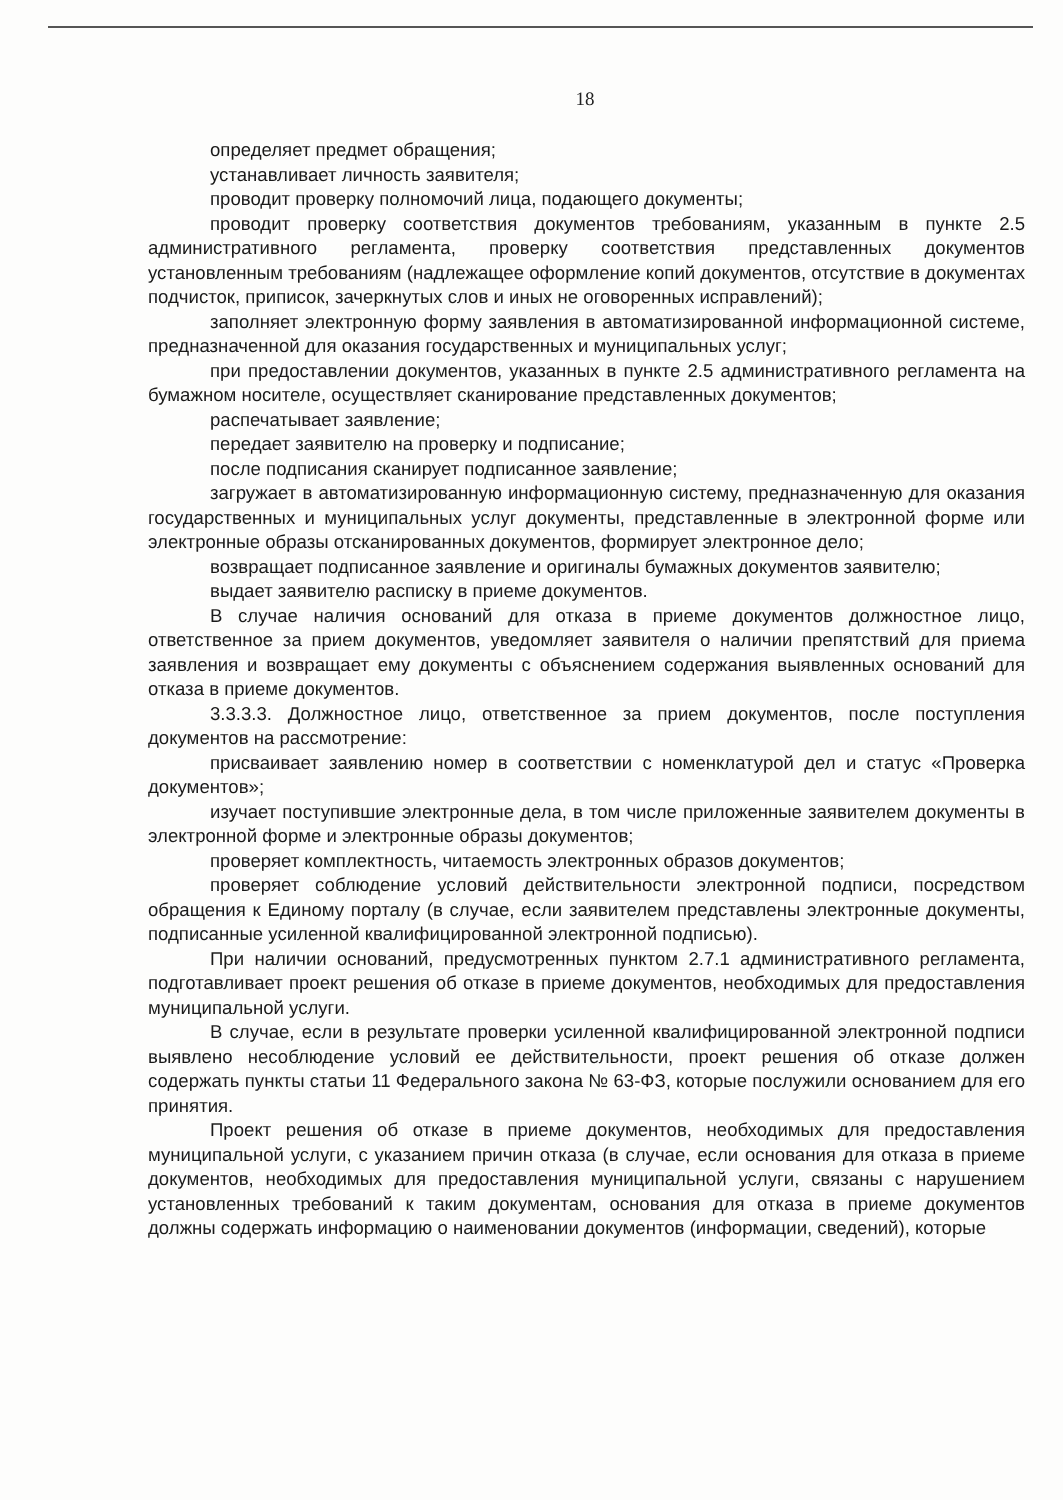18
определяет предмет обращения;
устанавливает личность заявителя;
проводит проверку полномочий лица, подающего документы;
проводит проверку соответствия документов требованиям, указанным в пункте 2.5 административного регламента, проверку соответствия представленных документов установленным требованиям (надлежащее оформление копий документов, отсутствие в документах подчисток, приписок, зачеркнутых слов и иных не оговоренных исправлений);
заполняет электронную форму заявления в автоматизированной информационной системе, предназначенной для оказания государственных и муниципальных услуг;
при предоставлении документов, указанных в пункте 2.5 административного регламента на бумажном носителе, осуществляет сканирование представленных документов;
распечатывает заявление;
передает заявителю на проверку и подписание;
после подписания сканирует подписанное заявление;
загружает в автоматизированную информационную систему, предназначенную для оказания государственных и муниципальных услуг документы, представленные в электронной форме или электронные образы отсканированных документов, формирует электронное дело;
возвращает подписанное заявление и оригиналы бумажных документов заявителю;
выдает заявителю расписку в приеме документов.
В случае наличия оснований для отказа в приеме документов должностное лицо, ответственное за прием документов, уведомляет заявителя о наличии препятствий для приема заявления и возвращает ему документы с объяснением содержания выявленных оснований для отказа в приеме документов.
3.3.3.3. Должностное лицо, ответственное за прием документов, после поступления документов на рассмотрение:
присваивает заявлению номер в соответствии с номенклатурой дел и статус «Проверка документов»;
изучает поступившие электронные дела, в том числе приложенные заявителем документы в электронной форме и электронные образы документов;
проверяет комплектность, читаемость электронных образов документов;
проверяет соблюдение условий действительности электронной подписи, посредством обращения к Единому порталу (в случае, если заявителем представлены электронные документы, подписанные усиленной квалифицированной электронной подписью).
При наличии оснований, предусмотренных пунктом 2.7.1 административного регламента, подготавливает проект решения об отказе в приеме документов, необходимых для предоставления муниципальной услуги.
В случае, если в результате проверки усиленной квалифицированной электронной подписи выявлено несоблюдение условий ее действительности, проект решения об отказе должен содержать пункты статьи 11 Федерального закона № 63-ФЗ, которые послужили основанием для его принятия.
Проект решения об отказе в приеме документов, необходимых для предоставления муниципальной услуги, с указанием причин отказа (в случае, если основания для отказа в приеме документов, необходимых для предоставления муниципальной услуги, связаны с нарушением установленных требований к таким документам, основания для отказа в приеме документов должны содержать информацию о наименовании документов (информации, сведений), которые